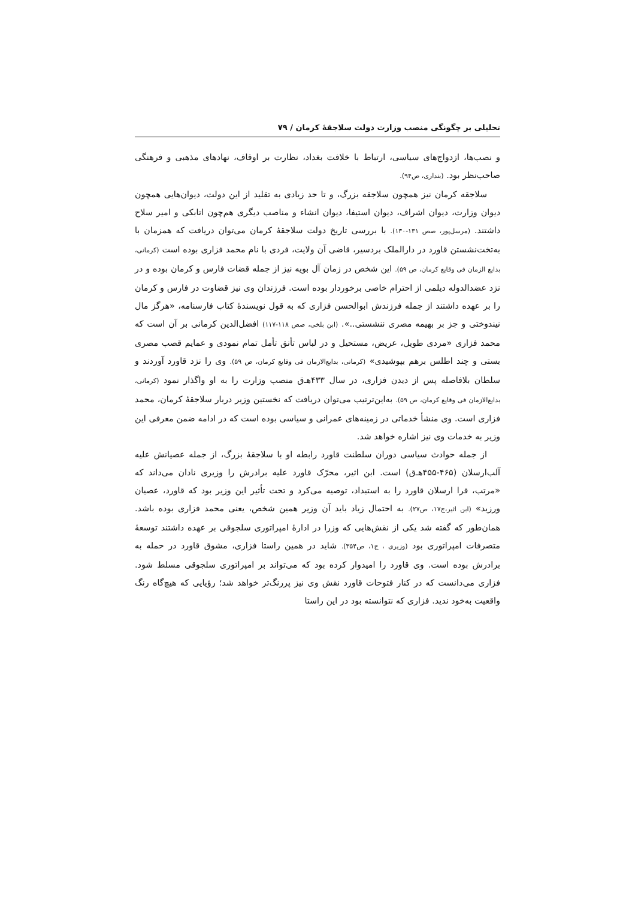تحلیلی بر چگونگی منصب وزارت دولت سلاجقهٔ کرمان / ۷۹
و نصب‌ها، ازدواج‌های سیاسی، ارتباط با خلافت بغداد، نظارت بر اوقاف، نهادهای مذهبی و فرهنگی صاحب‌نظر بود. (بنداری، ص۹۴).
سلاجقه کرمان نیز همچون سلاجقه بزرگ، و تا حد زیادی به تقلید از این دولت، دیوان‌هایی همچون دیوان وزارت، دیوان اشراف، دیوان استیفا، دیوان انشاء و مناصب دیگری هم‌چون اتابکی و امیر سلاح داشتند. (مرسل‌پور، صص ۱۳۱-۱۳۰). با بررسی تاریخ دولت سلاجقهٔ کرمان می‌توان دریافت که همزمان با به‌تخت‌نشستن قاورد در دارالملک بردسیر، قاضی آن ولایت، فردی با نام محمد فزاری بوده است (کرمانی، بدایع الزمان فی وقایع کرمان، ص ۵۹). این شخص در زمان آل بویه نیز از جمله قضات فارس و کرمان بوده و در نزد عضدالدوله دیلمی از احترام خاصی برخوردار بوده است. فرزندان وی نیز قضاوت در فارس و کرمان را بر عهده داشتند از جمله فرزندش ابوالحسن فزاری که به قول نویسندهٔ کتاب فارسنامه، «هرگز مال نیندوختی و جز بر بهیمه مصری ننشستی..». (ابن بلخی، صص ۱۱۸-۱۱۷) افضل‌الدین کرمانی بر آن است که محمد فزاری «مردی طویل، عریض، مستحیل و در لباس تأنق تأمل تمام نمودی و عمایم قصب مصری بستی و چند اطلس برهم بپوشیدی» (کرمانی، بدایع‌الازمان فی وقایع کرمان، ص ۵۹). وی را نزد قاورد آوردند و سلطان بلافاصله پس از دیدن فزاری، در سال ۴۳۳هـ‌ق منصب وزارت را به او واگذار نمود (کرمانی، بدایع‌الازمان فی وقایع کرمان، ص ۵۹). به‌این‌ترتیب می‌توان دریافت که نخستین وزیر دربار سلاجقهٔ کرمان، محمد فزاری است. وی منشأ خدماتی در زمینه‌های عمرانی و سیاسی بوده است که در ادامه ضمن معرفی این وزیر به خدمات وی نیز اشاره خواهد شد.
از جمله حوادث سیاسی دوران سلطنت قاورد رابطه او با سلاجقهٔ بزرگ، از جمله عصیانش علیه آلب‌ارسلان (۴۶۵-۴۵۵هـ‌ق) است. ابن اثیر، محرّک قاورد علیه برادرش را وزیری نادان می‌داند که «مرتب، قرا ارسلان قاورد را به استبداد، توصیه می‌کرد و تحت تأثیر این وزیر بود که قاورد، عصیان ورزید» (ابن اثیر،ج۱۷، ص۲۷). به احتمال زیاد باید آن وزیر همین شخص، یعنی محمد فزاری بوده باشد. همان‌طور که گفته شد یکی از نقش‌هایی که وزرا در ادارهٔ امپراتوری سلجوقی بر عهده داشتند توسعهٔ متصرفات امپراتوری بود (وزیری ، ج۱، ص۳۵۴). شاید در همین راستا فزاری، مشوق قاورد در حمله به برادرش بوده است. وی قاورد را امیدوار کرده بود که می‌تواند بر امپراتوری سلجوقی مسلط شود. فزاری می‌دانست که در کنار فتوحات قاورد نقش وی نیز پررنگ‌تر خواهد شد؛ رؤیایی که هیچ‌گاه رنگ واقعیت به‌خود ندید. فزاری که نتوانسته بود در این راستا